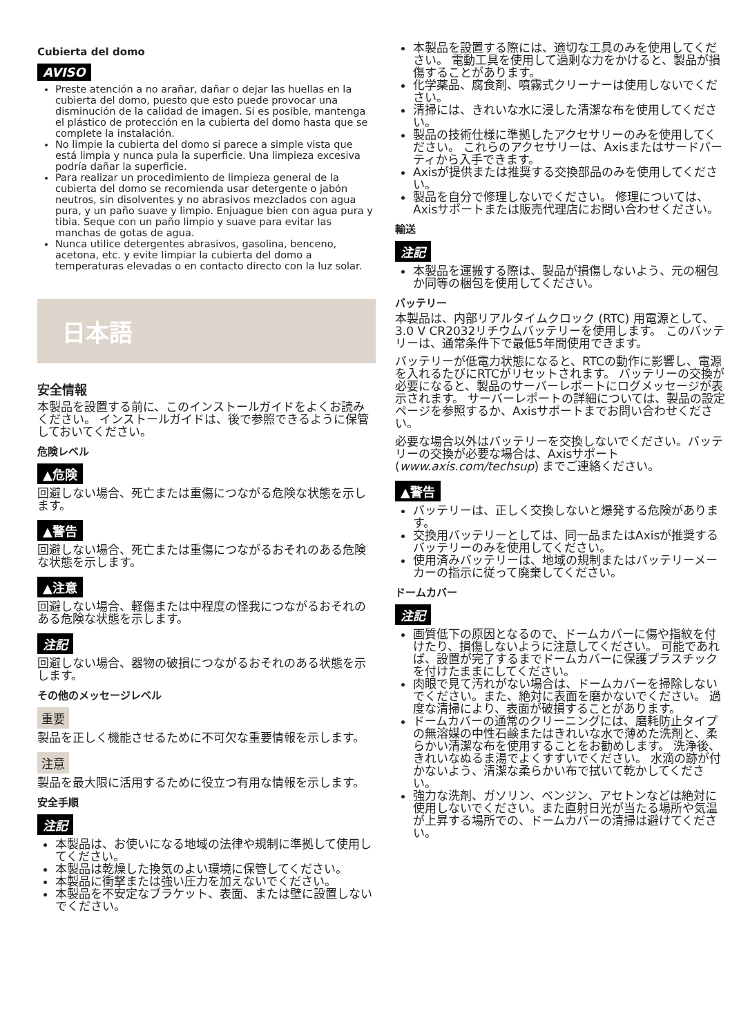Cubierta del domo
AVISO
Preste atención a no arañar, dañar o dejar las huellas en la cubierta del domo, puesto que esto puede provocar una disminución de la calidad de imagen. Si es posible, mantenga el plástico de protección en la cubierta del domo hasta que se complete la instalación.
No limpie la cubierta del domo si parece a simple vista que está limpia y nunca pula la superficie. Una limpieza excesiva podría dañar la superficie.
Para realizar un procedimiento de limpieza general de la cubierta del domo se recomienda usar detergente o jabón neutros, sin disolventes y no abrasivos mezclados con agua pura, y un paño suave y limpio. Enjuague bien con agua pura y tibia. Seque con un paño limpio y suave para evitar las manchas de gotas de agua.
Nunca utilice detergentes abrasivos, gasolina, benceno, acetona, etc. y evite limpiar la cubierta del domo a temperaturas elevadas o en contacto directo con la luz solar.
日本語
安全情報
本製品を設置する前に、このインストールガイドをよくお読みください。 インストールガイドは、後で参照できるように保管しておいてください。
危険レベル
▲危険
回避しない場合、死亡または重傷につながる危険な状態を示します。
▲警告
回避しない場合、死亡または重傷につながるおそれのある危険な状態を示します。
▲注意
回避しない場合、軽傷または中程度の怪我につながるおそれのある危険な状態を示します。
注記
回避しない場合、器物の破損につながるおそれのある状態を示します。
その他のメッセージレベル
重要
製品を正しく機能させるために不可欠な重要情報を示します。
注意
製品を最大限に活用するために役立つ有用な情報を示します。
安全手順
注記
本製品は、お使いになる地域の法律や規制に準拠して使用してください。
本製品は乾燥した換気のよい環境に保管してください。
本製品に衝撃または強い圧力を加えないでください。
本製品を不安定なブラケット、表面、または壁に設置しないでください。
本製品を設置する際には、適切な工具のみを使用してください。 電動工具を使用して過剰な力をかけると、製品が損傷することがあります。
化学薬品、腐食剤、噴霧式クリーナーは使用しないでください。
清掃には、きれいな水に浸した清潔な布を使用してください。
製品の技術仕様に準拠したアクセサリーのみを使用してください。 これらのアクセサリーは、Axisまたはサードパーティから入手できます。
Axisが提供または推奨する交換部品のみを使用してください。
製品を自分で修理しないでください。 修理については、Axisサポートまたは販売代理店にお問い合わせください。
輸送
注記
本製品を運搬する際は、製品が損傷しないよう、元の梱包か同等の梱包を使用してください。
バッテリー
本製品は、内部リアルタイムクロック (RTC) 用電源として、3.0 V CR2032リチウムバッテリーを使用します。 このバッテリーは、通常条件下で最低5年間使用できます。
バッテリーが低電力状態になると、RTCの動作に影響し、電源を入れるたびにRTCがリセットされます。 バッテリーの交換が必要になると、製品のサーバーレポートにログメッセージが表示されます。 サーバーレポートの詳細については、製品の設定ページを参照するか、Axisサポートまでお問い合わせください。
必要な場合以外はバッテリーを交換しないでください。バッテリーの交換が必要な場合は、Axisサポート (www.axis.com/techsup) までご連絡ください。
▲警告
バッテリーは、正しく交換しないと爆発する危険があります。
交換用バッテリーとしては、同一品またはAxisが推奨するバッテリーのみを使用してください。
使用済みバッテリーは、地域の規制またはバッテリーメーカーの指示に従って廃棄してください。
ドームカバー
注記
画質低下の原因となるので、ドームカバーに傷や指紋を付けたり、損傷しないように注意してください。 可能であれば、設置が完了するまでドームカバーに保護プラスチックを付けたままにしてください。
肉眼で見て汚れがない場合は、ドームカバーを掃除しないでください。また、絶対に表面を磨かないでください。 過度な清掃により、表面が破損することがあります。
ドームカバーの通常のクリーニングには、磨耗防止タイプの無溶媒の中性石鹸またはきれいな水で薄めた洗剤と、柔らかい清潔な布を使用することをお勧めします。 洗浄後、きれいなぬるま湯でよくすすいでください。 水滴の跡が付かないよう、清潔な柔らかい布で拭いて乾かしてください。
強力な洗剤、ガソリン、ベンジン、アセトンなどは絶対に使用しないでください。また直射日光が当たる場所や気温が上昇する場所での、ドームカバーの清掃は避けてください。